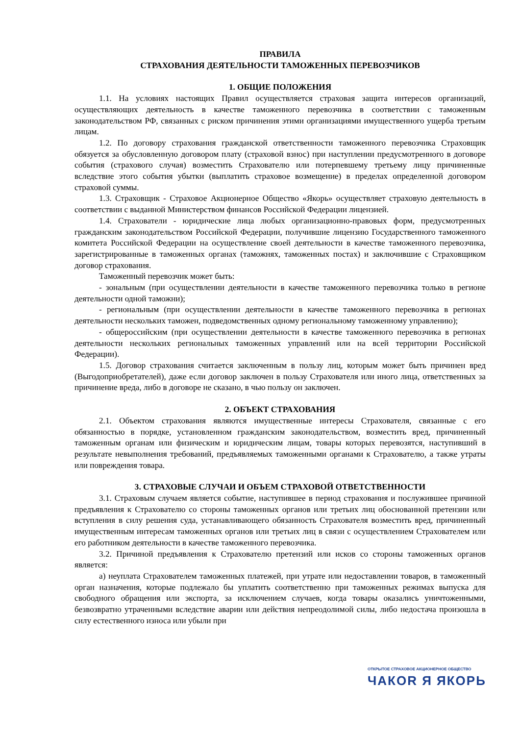ПРАВИЛА
СТРАХОВАНИЯ ДЕЯТЕЛЬНОСТИ ТАМОЖЕННЫХ ПЕРЕВОЗЧИКОВ
1. ОБЩИЕ ПОЛОЖЕНИЯ
1.1. На условиях настоящих Правил осуществляется страховая защита интересов организаций, осуществляющих деятельность в качестве таможенного перевозчика в соответствии с таможенным законодательством РФ, связанных с риском причинения этими организациями имущественного ущерба третьим лицам.
1.2. По договору страхования гражданской ответственности таможенного перевозчика Страховщик обязуется за обусловленную договором плату (страховой взнос) при наступлении предусмотренного в договоре события (страхового случая) возместить Страхователю или потерпевшему третьему лицу причиненные вследствие этого события убытки (выплатить страховое возмещение) в пределах определенной договором страховой суммы.
1.3. Страховщик - Страховое Акционерное Общество «Якорь» осуществляет страховую деятельность в соответствии с выданной Министерством финансов Российской Федерации лицензией.
1.4. Страхователи - юридические лица любых организационно-правовых форм, предусмотренных гражданским законодательством Российской Федерации, получившие лицензию Государственного таможенного комитета Российской Федерации на осуществление своей деятельности в качестве таможенного перевозчика, зарегистрированные в таможенных органах (таможнях, таможенных постах) и заключившие с Страховщиком договор страхования.
Таможенный перевозчик может быть:
- зональным (при осуществлении деятельности в качестве таможенного перевозчика только в регионе деятельности одной таможни);
- региональным (при осуществлении деятельности в качестве таможенного перевозчика в регионах деятельности нескольких таможен, подведомственных одному региональному таможенному управлению);
- общероссийским (при осуществлении деятельности в качестве таможенного перевозчика в регионах деятельности нескольких региональных таможенных управлений или на всей территории Российской Федерации).
1.5. Договор страхования считается заключенным в пользу лиц, которым может быть причинен вред (Выгодоприобретателей), даже если договор заключен в пользу Страхователя или иного лица, ответственных за причинение вреда, либо в договоре не сказано, в чью пользу он заключен.
2. ОБЪЕКТ СТРАХОВАНИЯ
2.1. Объектом страхования являются имущественные интересы Страхователя, связанные с его обязанностью в порядке, установленном гражданским законодательством, возместить вред, причиненный таможенным органам или физическим и юридическим лицам, товары которых перевозятся, наступивший в результате невыполнения требований, предъявляемых таможенными органами к Страхователю, а также утраты или повреждения товара.
3. СТРАХОВЫЕ СЛУЧАИ И ОБЪЕМ СТРАХОВОЙ ОТВЕТСТВЕННОСТИ
3.1. Страховым случаем является событие, наступившее в период страхования и послужившее причиной предъявления к Страхователю со стороны таможенных органов или третьих лиц обоснованной претензии или вступления в силу решения суда, устанавливающего обязанность Страхователя возместить вред, причиненный имущественным интересам таможенных органов или третьих лиц в связи с осуществлением Страхователем или его работником деятельности в качестве таможенного перевозчика.
3.2. Причиной предъявления к Страхователю претензий или исков со стороны таможенных органов является:
а) неуплата Страхователем таможенных платежей, при утрате или недоставлении товаров, в таможенный орган назначения, которые подлежало бы уплатить соответственно при таможенных режимах выпуска для свободного обращения или экспорта, за исключением случаев, когда товары оказались уничтоженными, безвозвратно утраченными вследствие аварии или действия непреодолимой силы, либо недостача произошла в силу естественного износа или убыли при
ОТКРЫТОЕ СТРАХОВОЕ АКЦИОНЕРНОЕ ОБЩЕСТВО
ЧАКОR Я ЯКОРЬ